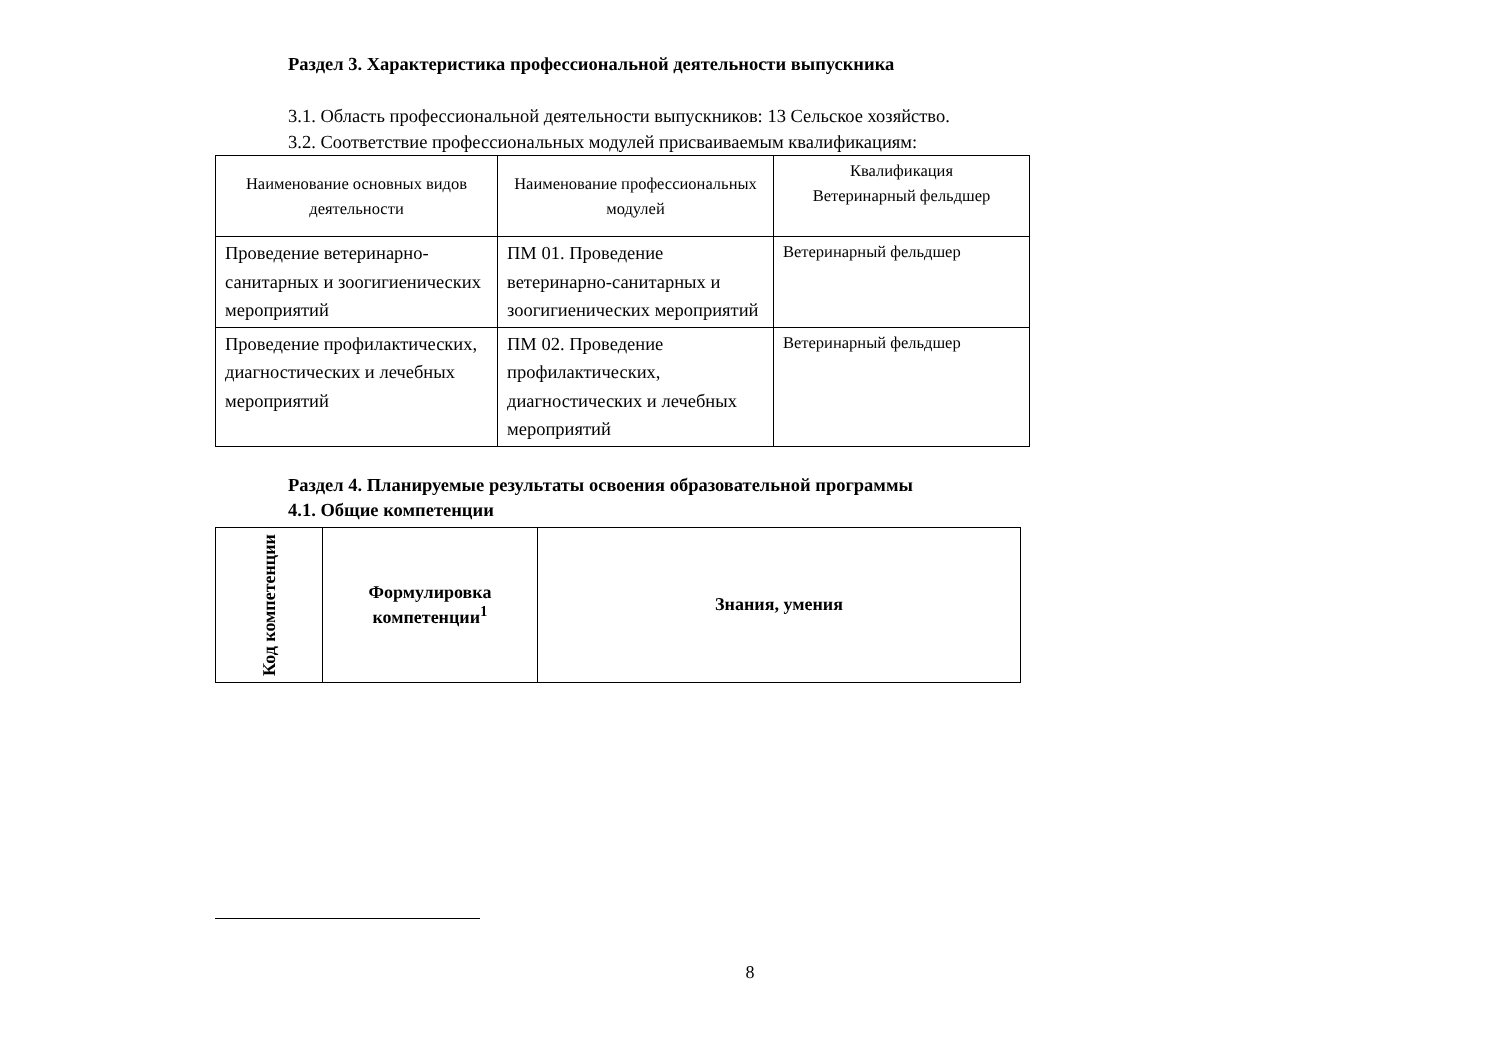Раздел 3. Характеристика профессиональной деятельности выпускника
3.1. Область профессиональной деятельности выпускников: 13 Сельское хозяйство.
3.2. Соответствие профессиональных модулей присваиваемым квалификациям:
| Наименование основных видов деятельности | Наименование профессиональных модулей | Квалификация Ветеринарный фельдшер |
| Проведение ветеринарно-санитарных и зоогигиенических мероприятий | ПМ 01. Проведение ветеринарно-санитарных и зоогигиенических мероприятий | Ветеринарный фельдшер |
| Проведение профилактических, диагностических и лечебных мероприятий | ПМ 02. Проведение профилактических, диагностических и лечебных мероприятий | Ветеринарный фельдшер |
Раздел 4. Планируемые результаты освоения образовательной программы
4.1. Общие компетенции
| Код компетенции | Формулировка компетенции<sup>1</sup> | Знания, умения |
| --- | --- | --- |
8